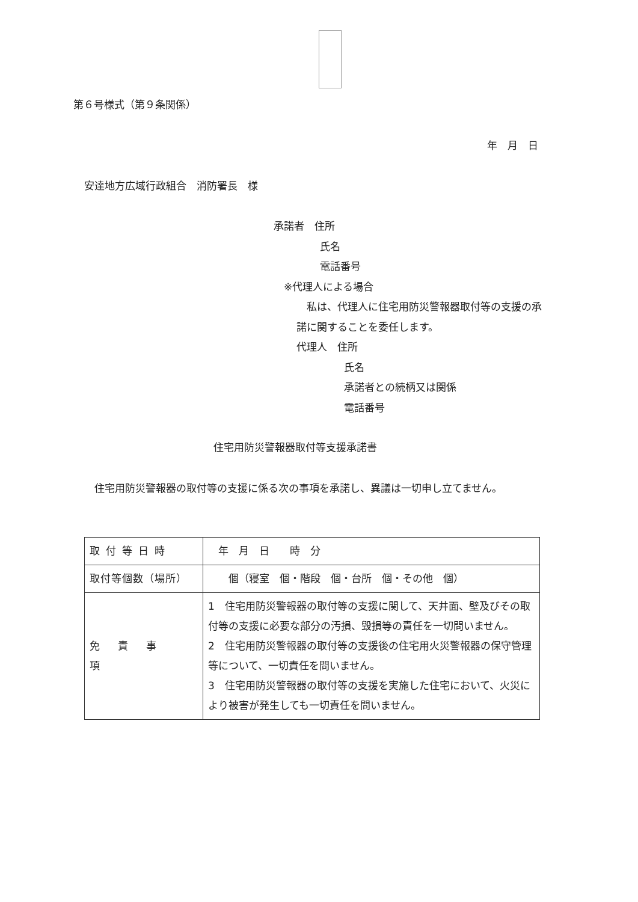第６号様式（第９条関係）
年　月　日
安達地方広域行政組合　消防署長　様
承諾者　住所
氏名
電話番号
※代理人による場合
　私は、代理人に住宅用防災警報器取付等の支援の承諾に関することを委任します。
代理人　住所
氏名
承諾者との続柄又は関係
電話番号
住宅用防災警報器取付等支援承諾書
　住宅用防災警報器の取付等の支援に係る次の事項を承諾し、異議は一切申し立てません。
| 取付等日時 | 年 月 日 時 分 |
| 取付等個数（場所） | 個（寝室 個・階段 個・台所 個・その他 個） |
| 免責事項 | 1 住宅用防災警報器の取付等の支援に関して、天井面、壁及びその取付等の支援に必要な部分の汚損、毀損等の責任を一切問いません。 2 住宅用防災警報器の取付等の支援後の住宅用火災警報器の保守管理等について、一切責任を問いません。 3 住宅用防災警報器の取付等の支援を実施した住宅において、火災により被害が発生しても一切責任を問いません。 |